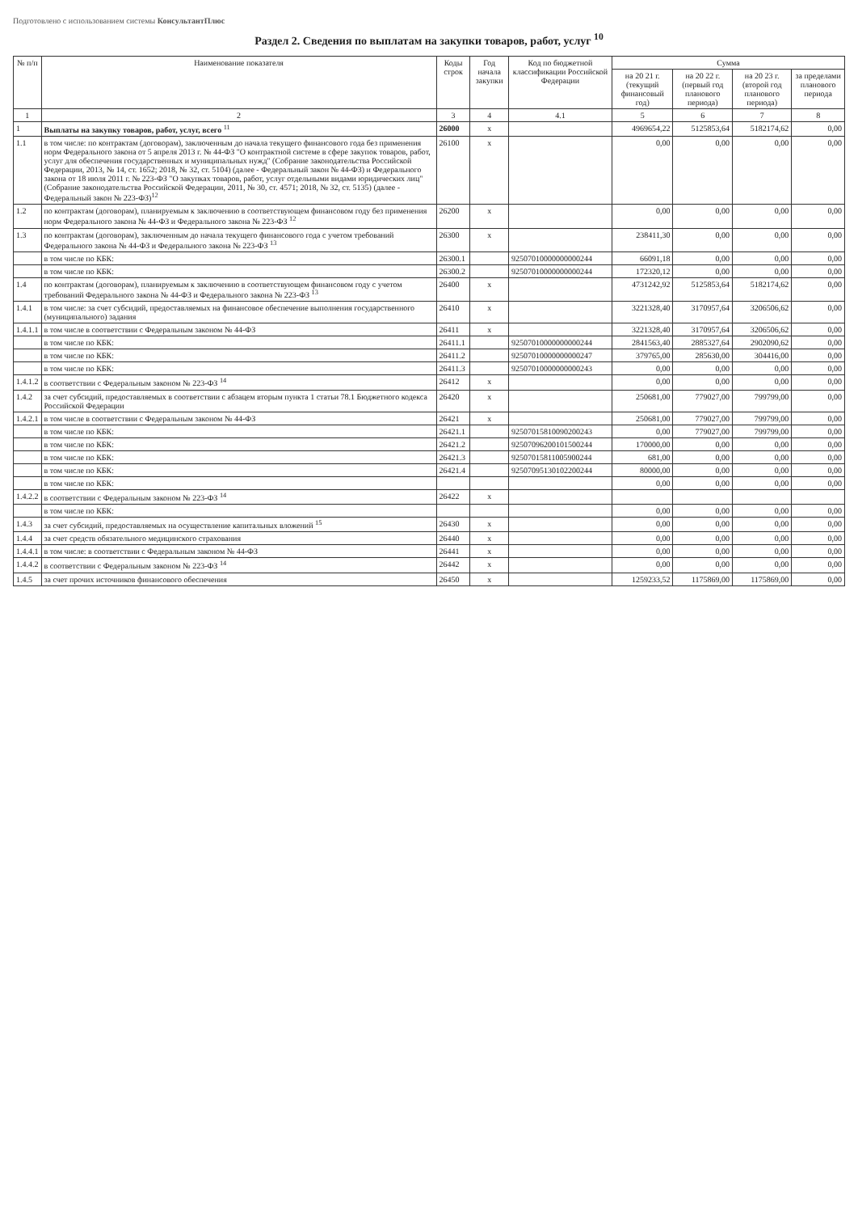Подготовлено с использованием системы КонсультантПлюс
Раздел 2. Сведения по выплатам на закупки товаров, работ, услуг <sup>10</sup>
| № п/п | Наименование показателя | Коды строк | Год начала закупки | Код по бюджетной классификации Российской Федерации | Сумма | | | |
| --- | --- | --- | --- | --- | --- | --- | --- | --- |
| | | | | | на 20 21 г. (текущий финансовый год) | на 20 22 г. (первый год планового периода) | на 20 23 г. (второй год планового периода) | за пределами планового периода |
| 1 | 2 | 3 | 4 | 4.1 | 5 | 6 | 7 | 8 |
| 1 | Выплаты на закупку товаров, работ, услуг, всего <sup>11</sup> | 26000 | x | | 4969654,22 | 5125853,64 | 5182174,62 | 0,00 |
| 1.1 | в том числе: по контрактам (договорам), заключенным до начала текущего финансового года без применения норм Федерального закона от 5 апреля 2013 г. № 44-ФЗ "О контрактной системе в сфере закупок товаров, работ, услуг для обеспечения государственных и муниципальных нужд" (Собрание законодательства Российской Федерации, 2013, № 14, ст. 1652; 2018, № 32, ст. 5104) (далее - Федеральный закон № 44-ФЗ) и Федерального закона от 18 июля 2011 г. № 223-ФЗ "О закупках товаров, работ, услуг отдельными видами юридических лиц" (Собрание законодательства Российской Федерации, 2011, № 30, ст. 4571; 2018, № 32, ст. 5135) (далее - Федеральный закон № 223-ФЗ)<sup>12</sup> | 26100 | x | | 0,00 | 0,00 | 0,00 | 0,00 |
| 1.2 | по контрактам (договорам), планируемым к заключению в соответствующем финансовом году без применения норм Федерального закона № 44-ФЗ и Федерального закона № 223-ФЗ <sup>12</sup> | 26200 | x | | 0,00 | 0,00 | 0,00 | 0,00 |
| 1.3 | по контрактам (договорам), заключенным до начала текущего финансового года с учетом требований Федерального закона № 44-ФЗ и Федерального закона № 223-ФЗ <sup>13</sup> | 26300 | x | | 238411,30 | 0,00 | 0,00 | 0,00 |
| | в том числе по КБК: | 26300.1 | | 92507010000000000244 | 66091,18 | 0,00 | 0,00 | 0,00 |
| | в том числе по КБК: | 26300.2 | | 92507010000000000244 | 172320,12 | 0,00 | 0,00 | 0,00 |
| 1.4 | по контрактам (договорам), планируемым к заключению в соответствующем финансовом году с учетом требований Федерального закона № 44-ФЗ и Федерального закона № 223-ФЗ <sup>13</sup> | 26400 | x | | 4731242,92 | 5125853,64 | 5182174,62 | 0,00 |
| 1.4.1 | в том числе: за счет субсидий, предоставляемых на финансовое обеспечение выполнения государственного (муниципального) задания | 26410 | x | | 3221328,40 | 3170957,64 | 3206506,62 | 0,00 |
| 1.4.1.1 | в том числе в соответствии с Федеральным законом № 44-ФЗ | 26411 | x | | 3221328,40 | 3170957,64 | 3206506,62 | 0,00 |
| | в том числе по КБК: | 26411.1 | | 92507010000000000244 | 2841563,40 | 2885327,64 | 2902090,62 | 0,00 |
| | в том числе по КБК: | 26411.2 | | 92507010000000000247 | 379765,00 | 285630,00 | 304416,00 | 0,00 |
| | в том числе по КБК: | 26411.3 | | 92507010000000000243 | 0,00 | 0,00 | 0,00 | 0,00 |
| 1.4.1.2 | в соответствии с Федеральным законом № 223-ФЗ <sup>14</sup> | 26412 | x | | 0,00 | 0,00 | 0,00 | 0,00 |
| 1.4.2 | за счет субсидий, предоставляемых в соответствии с абзацем вторым пункта 1 статьи 78.1 Бюджетного кодекса Российской Федерации | 26420 | x | | 250681,00 | 779027,00 | 799799,00 | 0,00 |
| 1.4.2.1 | в том числе в соответствии с Федеральным законом № 44-ФЗ | 26421 | x | | 250681,00 | 779027,00 | 799799,00 | 0,00 |
| | в том числе по КБК: | 26421.1 | | 92507015810090200243 | 0,00 | 779027,00 | 799799,00 | 0,00 |
| | в том числе по КБК: | 26421.2 | | 92507096200101500244 | 170000,00 | 0,00 | 0,00 | 0,00 |
| | в том числе по КБК: | 26421.3 | | 92507015811005900244 | 681,00 | 0,00 | 0,00 | 0,00 |
| | в том числе по КБК: | 26421.4 | | 92507095130102200244 | 80000,00 | 0,00 | 0,00 | 0,00 |
| | в том числе по КБК: | | | | 0,00 | 0,00 | 0,00 | 0,00 |
| 1.4.2.2 | в соответствии с Федеральным законом № 223-ФЗ <sup>14</sup> | 26422 | x | | | | | |
| | в том числе по КБК: | | | | 0,00 | 0,00 | 0,00 | 0,00 |
| 1.4.3 | за счет субсидий, предоставляемых на осуществление капитальных вложений <sup>15</sup> | 26430 | x | | 0,00 | 0,00 | 0,00 | 0,00 |
| 1.4.4 | за счет средств обязательного медицинского страхования | 26440 | x | | 0,00 | 0,00 | 0,00 | 0,00 |
| 1.4.4.1 | в том числе: в соответствии с Федеральным законом № 44-ФЗ | 26441 | x | | 0,00 | 0,00 | 0,00 | 0,00 |
| 1.4.4.2 | в соответствии с Федеральным законом № 223-ФЗ <sup>14</sup> | 26442 | x | | 0,00 | 0,00 | 0,00 | 0,00 |
| 1.4.5 | за счет прочих источников финансового обеспечения | 26450 | x | | 1259233,52 | 1175869,00 | 1175869,00 | 0,00 |